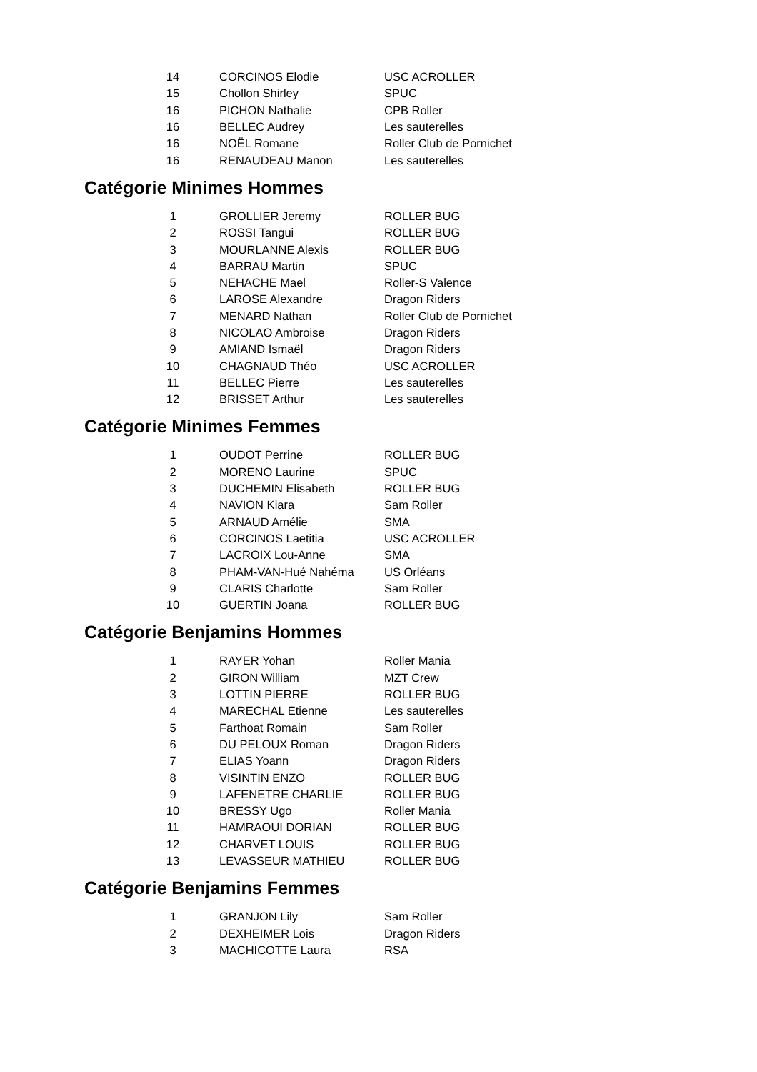| 14 | CORCINOS Elodie | USC ACROLLER |
| 15 | Chollon Shirley | SPUC |
| 16 | PICHON Nathalie | CPB Roller |
| 16 | BELLEC Audrey | Les sauterelles |
| 16 | NOËL Romane | Roller Club de Pornichet |
| 16 | RENAUDEAU Manon | Les sauterelles |
Catégorie Minimes Hommes
| 1 | GROLLIER Jeremy | ROLLER BUG |
| 2 | ROSSI Tangui | ROLLER BUG |
| 3 | MOURLANNE Alexis | ROLLER BUG |
| 4 | BARRAU Martin | SPUC |
| 5 | NEHACHE Mael | Roller-S Valence |
| 6 | LAROSE Alexandre | Dragon Riders |
| 7 | MENARD Nathan | Roller Club de Pornichet |
| 8 | NICOLAO Ambroise | Dragon Riders |
| 9 | AMIAND Ismaël | Dragon Riders |
| 10 | CHAGNAUD Théo | USC ACROLLER |
| 11 | BELLEC Pierre | Les sauterelles |
| 12 | BRISSET Arthur | Les sauterelles |
Catégorie Minimes Femmes
| 1 | OUDOT Perrine | ROLLER BUG |
| 2 | MORENO Laurine | SPUC |
| 3 | DUCHEMIN Elisabeth | ROLLER BUG |
| 4 | NAVION Kiara | Sam Roller |
| 5 | ARNAUD Amélie | SMA |
| 6 | CORCINOS Laetitia | USC ACROLLER |
| 7 | LACROIX Lou-Anne | SMA |
| 8 | PHAM-VAN-Hué Nahéma | US Orléans |
| 9 | CLARIS Charlotte | Sam Roller |
| 10 | GUERTIN Joana | ROLLER BUG |
Catégorie Benjamins Hommes
| 1 | RAYER Yohan | Roller Mania |
| 2 | GIRON William | MZT Crew |
| 3 | LOTTIN PIERRE | ROLLER BUG |
| 4 | MARECHAL Etienne | Les sauterelles |
| 5 | Farthoat Romain | Sam Roller |
| 6 | DU PELOUX Roman | Dragon Riders |
| 7 | ELIAS Yoann | Dragon Riders |
| 8 | VISINTIN ENZO | ROLLER BUG |
| 9 | LAFENETRE CHARLIE | ROLLER BUG |
| 10 | BRESSY Ugo | Roller Mania |
| 11 | HAMRAOUI DORIAN | ROLLER BUG |
| 12 | CHARVET LOUIS | ROLLER BUG |
| 13 | LEVASSEUR MATHIEU | ROLLER BUG |
Catégorie Benjamins Femmes
| 1 | GRANJON Lily | Sam Roller |
| 2 | DEXHEIMER Lois | Dragon Riders |
| 3 | MACHICOTTE Laura | RSA |